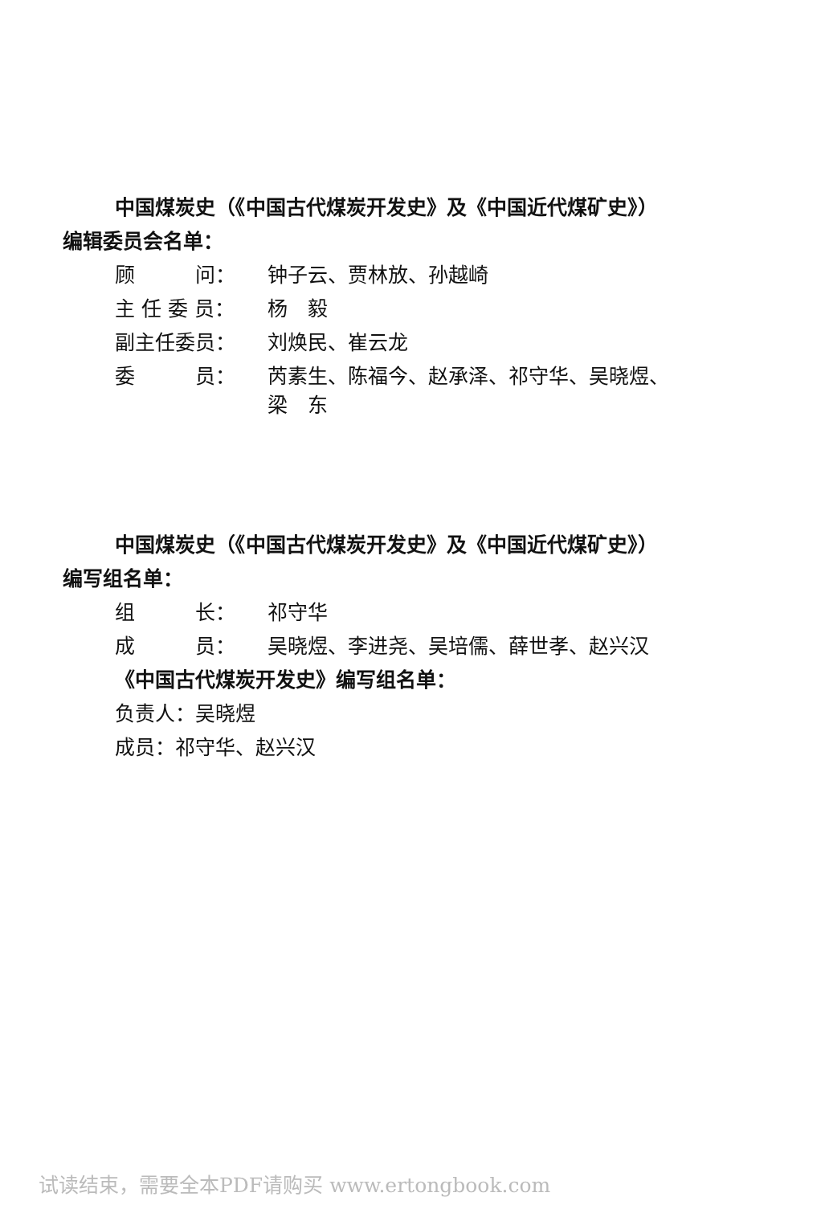中国煤炭史（《中国古代煤炭开发史》及《中国近代煤矿史》）
编辑委员会名单：
顾　　　问： 钟子云、贾林放、孙越崎
主 任 委 员： 杨　毅
副主任委员： 刘焕民、崔云龙
委　　　员： 芮素生、陈福今、赵承泽、祁守华、吴晓煜、
梁　东
中国煤炭史（《中国古代煤炭开发史》及《中国近代煤矿史》）
编写组名单：
组　　　长： 祁守华
成　　　员： 吴晓煜、李进尧、吴培儒、薛世孝、赵兴汉
《中国古代煤炭开发史》编写组名单：
负责人：吴晓煜
成员：祁守华、赵兴汉
试读结束，需要全本PDF请购买 www.ertongbook.com